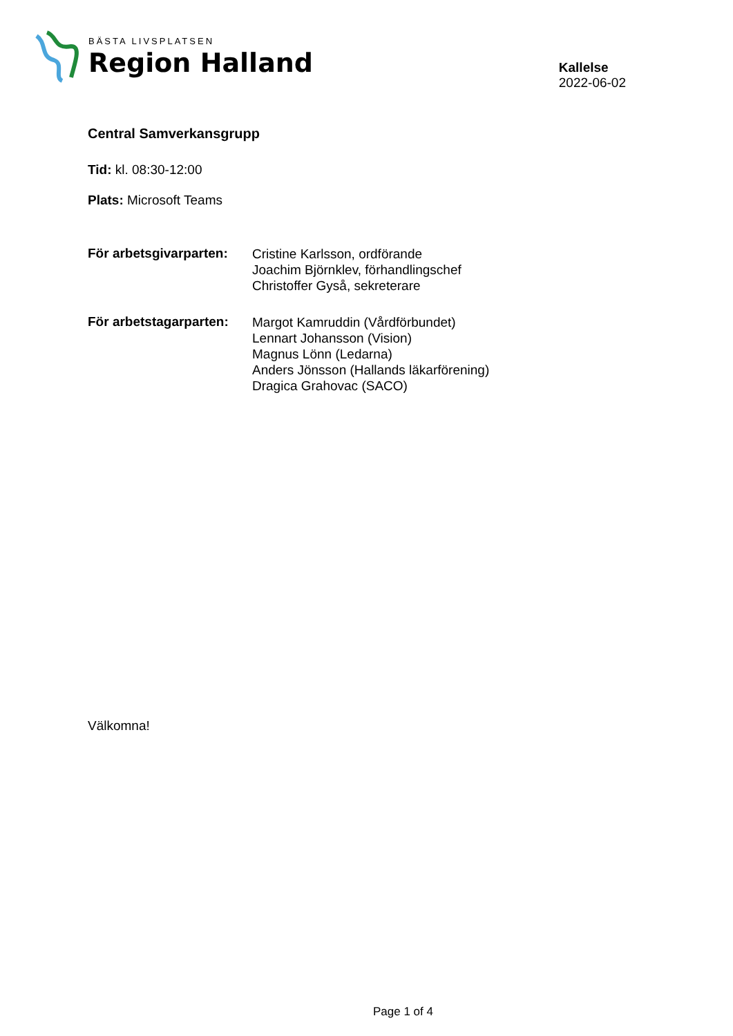BÄSTA LIVSPLATSEN
Region Halland
Kallelse
2022-06-02
Central Samverkansgrupp
Tid: kl. 08:30-12:00
Plats: Microsoft Teams
För arbetsgivarparten:
Cristine Karlsson, ordförande
Joachim Björnklev, förhandlingschef
Christoffer Gyså, sekreterare
För arbetstagarparten:
Margot Kamruddin (Vårdförbundet)
Lennart Johansson (Vision)
Magnus Lönn (Ledarna)
Anders Jönsson (Hallands läkarförening)
Dragica Grahovac (SACO)
Välkomna!
Page 1 of 4